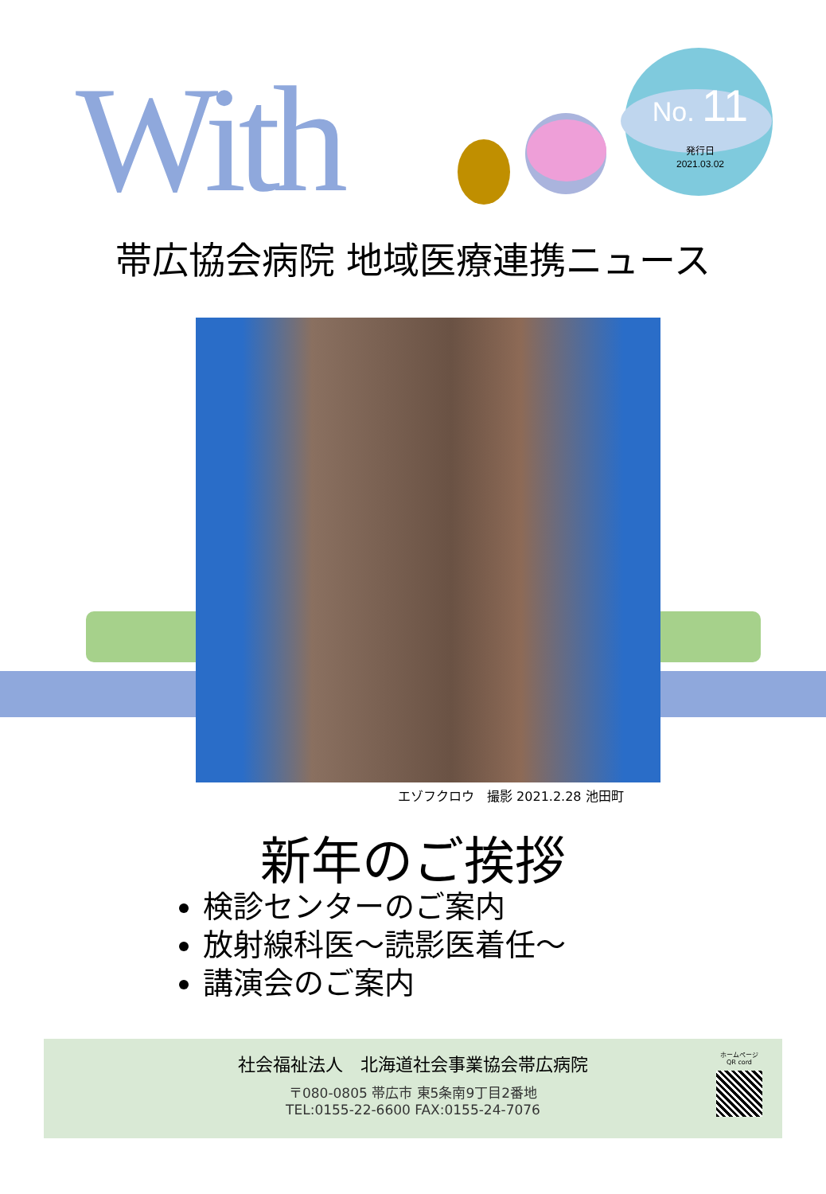With No. 11
発行日
2021.03.02
帯広協会病院 地域医療連携ニュース
エゾフクロウ　撮影 2021.2.28 池田町
新年のご挨拶
検診センターのご案内
放射線科医～読影医着任～
講演会のご案内
社会福祉法人　北海道社会事業協会帯広病院
〒080-0805 帯広市 東5条南9丁目2番地
TEL:0155-22-6600 FAX:0155-24-7076
ホームページ
QR cord